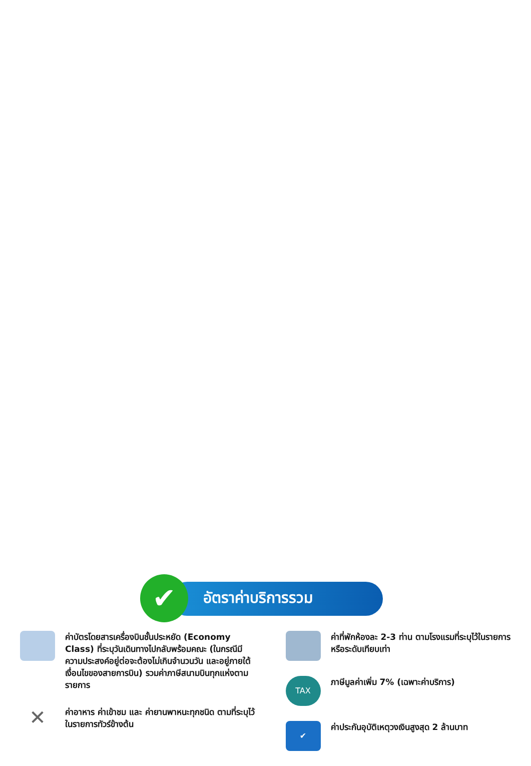✔
อัตราค่าบริการรวม
ค่าบัตรโดยสารเครื่องบินชั้นประหยัด (Economy Class) ที่ระบุวันเดินทางไปกลับพร้อมคณะ (ในกรณีมีความประสงค์อยู่ต่อจะต้องไม่เกินจำนวนวัน และอยู่ภายใต้เงื่อนไขของสายการบิน) รวมค่าภาษีสนามบินทุกแห่งตามรายการ
✕
ค่าอาหาร ค่าเข้าชม และ ค่ายานพาหนะทุกชนิด ตามที่ระบุไว้ในรายการทัวร์ข้างต้น
ค่าที่พักห้องละ 2-3 ท่าน ตามโรงแรมที่ระบุไว้ในรายการ หรือระดับเทียบเท่า
TAX
ภาษีมูลค่าเพิ่ม 7% (เฉพาะค่าบริการ)
✔
ค่าประกันอุบัติเหตุวงเงินสูงสุด 2 ล้านบาท